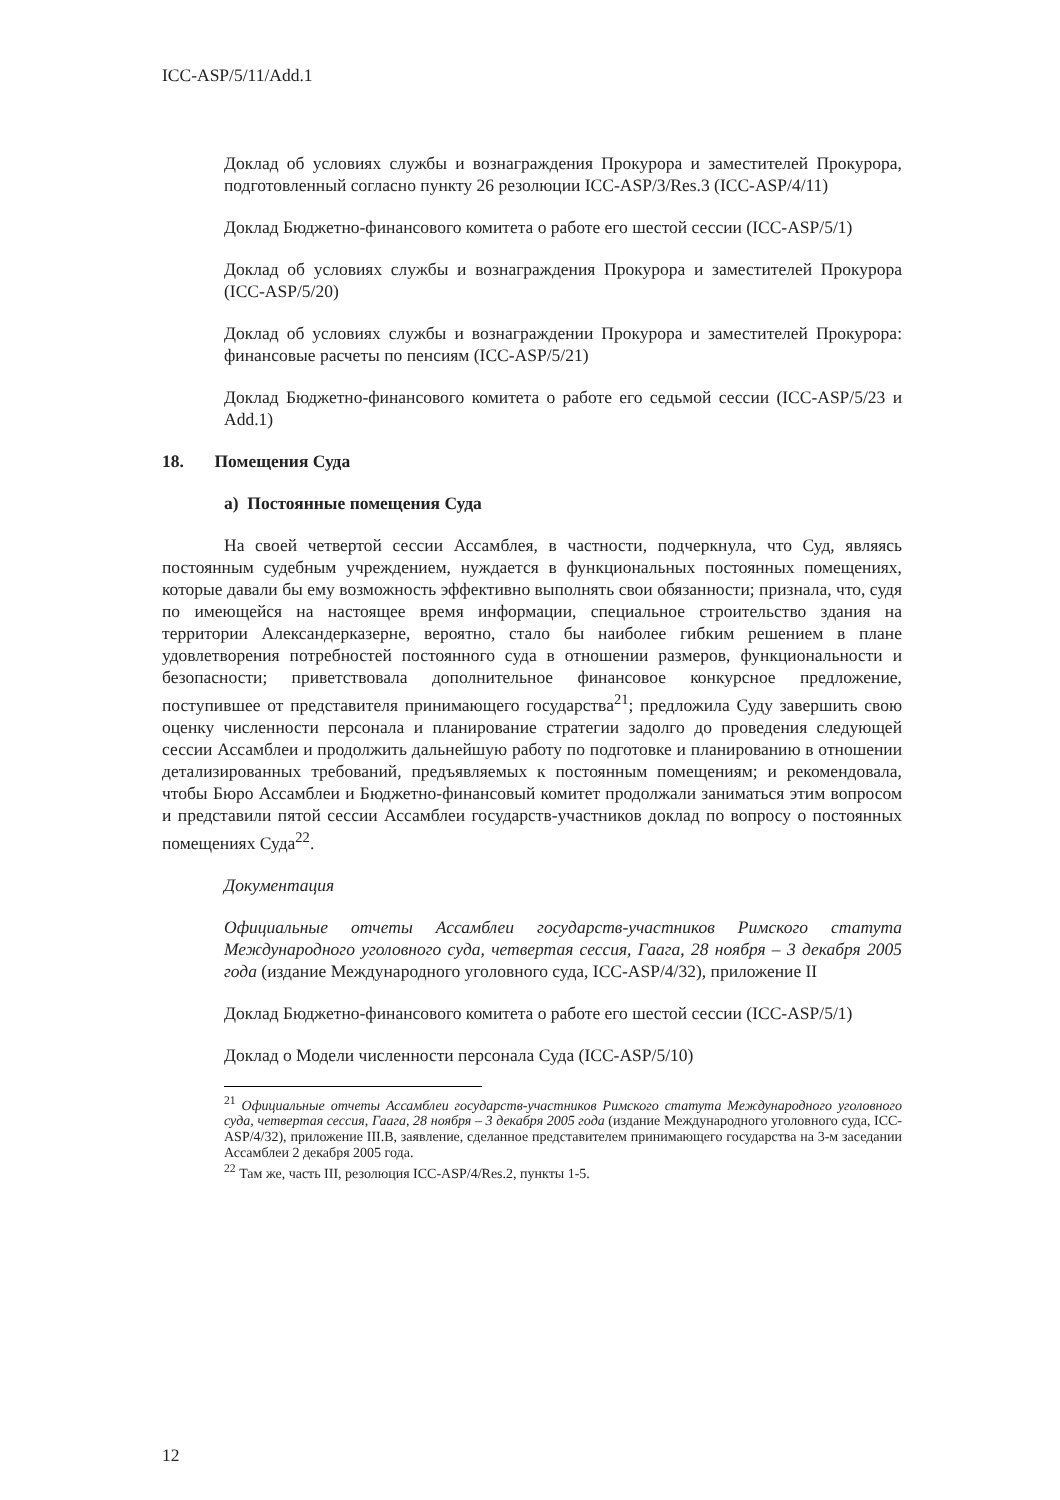ICC-ASP/5/11/Add.1
Доклад об условиях службы и вознаграждения Прокурора и заместителей Прокурора, подготовленный согласно пункту 26 резолюции ICC-ASP/3/Res.3 (ICC-ASP/4/11)
Доклад Бюджетно-финансового комитета о работе его шестой сессии (ICC-ASP/5/1)
Доклад об условиях службы и вознаграждения Прокурора и заместителей Прокурора (ICC-ASP/5/20)
Доклад об условиях службы и вознаграждении Прокурора и заместителей Прокурора: финансовые расчеты по пенсиям (ICC-ASP/5/21)
Доклад Бюджетно-финансового комитета о работе его седьмой сессии (ICC-ASP/5/23 и Add.1)
18. Помещения Суда
а) Постоянные помещения Суда
На своей четвертой сессии Ассамблея, в частности, подчеркнула, что Суд, являясь постоянным судебным учреждением, нуждается в функциональных постоянных помещениях, которые давали бы ему возможность эффективно выполнять свои обязанности; признала, что, судя по имеющейся на настоящее время информации, специальное строительство здания на территории Александерказерне, вероятно, стало бы наиболее гибким решением в плане удовлетворения потребностей постоянного суда в отношении размеров, функциональности и безопасности; приветствовала дополнительное финансовое конкурсное предложение, поступившее от представителя принимающего государства<sup>21</sup>; предложила Суду завершить свою оценку численности персонала и планирование стратегии задолго до проведения следующей сессии Ассамблеи и продолжить дальнейшую работу по подготовке и планированию в отношении детализированных требований, предъявляемых к постоянным помещениям; и рекомендовала, чтобы Бюро Ассамблеи и Бюджетно-финансовый комитет продолжали заниматься этим вопросом и представили пятой сессии Ассамблеи государств-участников доклад по вопросу о постоянных помещениях Суда<sup>22</sup>.
Документация
Официальные отчеты Ассамблеи государств-участников Римского статута Международного уголовного суда, четвертая сессия, Гаага, 28 ноября – 3 декабря 2005 года (издание Международного уголовного суда, ICC-ASP/4/32), приложение II
Доклад Бюджетно-финансового комитета о работе его шестой сессии (ICC-ASP/5/1)
Доклад о Модели численности персонала Суда (ICC-ASP/5/10)
<sup>21</sup> Официальные отчеты Ассамблеи государств-участников Римского статута Международного уголовного суда, четвертая сессия, Гаага, 28 ноября – 3 декабря 2005 года (издание Международного уголовного суда, ICC-ASP/4/32), приложение III.B, заявление, сделанное представителем принимающего государства на 3-м заседании Ассамблеи 2 декабря 2005 года.
<sup>22</sup> Там же, часть III, резолюция ICC-ASP/4/Res.2, пункты 1-5.
12